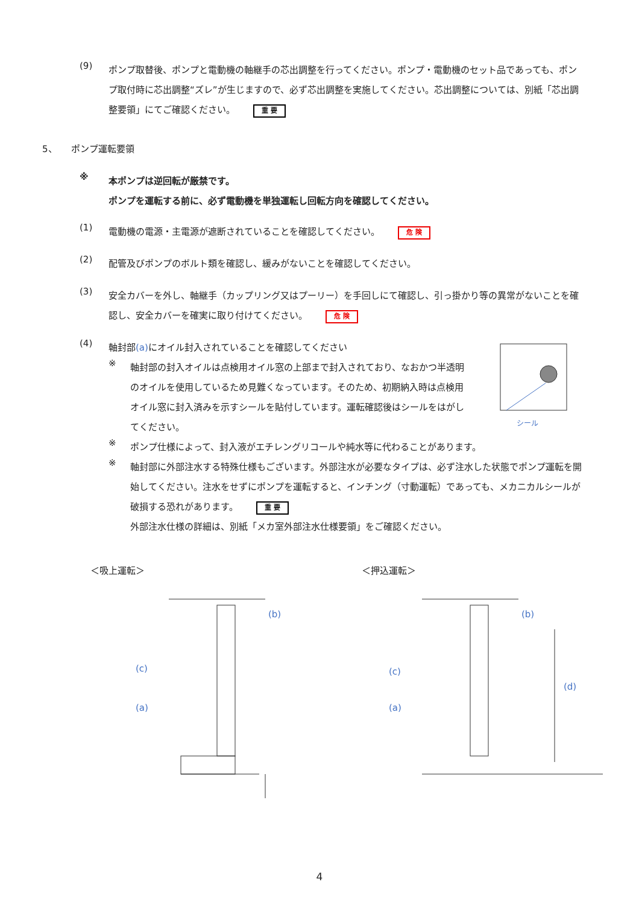(9)
ポンプ取替後、ポンプと電動機の軸継手の芯出調整を行ってください。ポンプ・電動機のセット品であっても、ポンプ取付時に芯出調整“ズレ”が生じますので、必ず芯出調整を実施してください。芯出調整については、別紙「芯出調整要領」にてご確認ください。 重 要
5、　　ポンプ運転要領
※
本ポンプは逆回転が厳禁です。
ポンプを運転する前に、必ず電動機を単独運転し回転方向を確認してください。
(1)
電動機の電源・主電源が遮断されていることを確認してください。 危 険
(2)
配管及びポンプのボルト類を確認し、緩みがないことを確認してください。
(3)
安全カバーを外し、軸継手（カップリング又はプーリー）を手回しにて確認し、引っ掛かり等の異常がないことを確認し、安全カバーを確実に取り付けてください。 危 険
(4)
軸封部(a) にオイル封入されていることを確認してください
※
軸封部の封入オイルは点検用オイル窓の上部まで封入されており、なおかつ半透明のオイルを使用しているため見難くなっています。そのため、初期納入時は点検用オイル窓に封入済みを示すシールを貼付しています。運転確認後はシールをはがしてください。
シール
※
ポンプ仕様によって、封入液がエチレングリコールや純水等に代わることがあります。
※
軸封部に外部注水する特殊仕様もございます。外部注水が必要なタイプは、必ず注水した状態でポンプ運転を開始してください。注水をせずにポンプを運転すると、インチング（寸動運転）であっても、メカニカルシールが破損する恐れがあります。 重 要
外部注水仕様の詳細は、別紙「メカ室外部注水仕様要領」をご確認ください。
＜吸上運転＞
(c)
(a)
(b)
＜押込運転＞
(c)
(a)
(b)
(d)
4